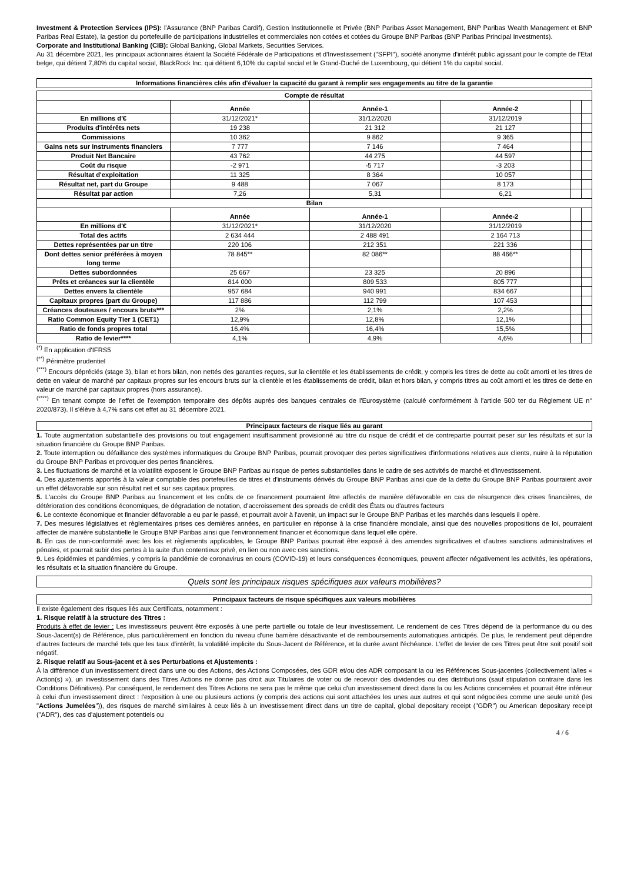Investment & Protection Services (IPS): l'Assurance (BNP Paribas Cardif), Gestion Institutionnelle et Privée (BNP Paribas Asset Management, BNP Paribas Wealth Management et BNP Paribas Real Estate), la gestion du portefeuille de participations industrielles et commerciales non cotées et cotées du Groupe BNP Paribas (BNP Paribas Principal Investments).
Corporate and Institutional Banking (CIB): Global Banking, Global Markets, Securities Services.
Au 31 décembre 2021, les principaux actionnaires étaient la Société Fédérale de Participations et d'Investissement ("SFPI"), société anonyme d'intérêt public agissant pour le compte de l'Etat belge, qui détient 7,80% du capital social, BlackRock Inc. qui détient 6,10% du capital social et le Grand-Duché de Luxembourg, qui détient 1% du capital social.
Informations financières clés afin d'évaluer la capacité du garant à remplir ses engagements au titre de la garantie
| Compte de résultat | | | | | |
| | Année | Année-1 | Année-2 | | |
| En millions d'€ | 31/12/2021* | 31/12/2020 | 31/12/2019 | | |
| Produits d'intérêts nets | 19 238 | 21 312 | 21 127 | | |
| Commissions | 10 362 | 9 862 | 9 365 | | |
| Gains nets sur instruments financiers | 7 777 | 7 146 | 7 464 | | |
| Produit Net Bancaire | 43 762 | 44 275 | 44 597 | | |
| Coût du risque | -2 971 | -5 717 | -3 203 | | |
| Résultat d'exploitation | 11 325 | 8 364 | 10 057 | | |
| Résultat net, part du Groupe | 9 488 | 7 067 | 8 173 | | |
| Résultat par action | 7,26 | 5,31 | 6,21 | | |
| Bilan | | | | | |
| | Année | Année-1 | Année-2 | | |
| En millions d'€ | 31/12/2021* | 31/12/2020 | 31/12/2019 | | |
| Total des actifs | 2 634 444 | 2 488 491 | 2 164 713 | | |
| Dettes représentées par un titre | 220 106 | 212 351 | 221 336 | | |
| Dont dettes senior préférées à moyen long terme | 78 845** | 82 086** | 88 466** | | |
| Dettes subordonnées | 25 667 | 23 325 | 20 896 | | |
| Prêts et créances sur la clientèle | 814 000 | 809 533 | 805 777 | | |
| Dettes envers la clientèle | 957 684 | 940 991 | 834 667 | | |
| Capitaux propres (part du Groupe) | 117 886 | 112 799 | 107 453 | | |
| Créances douteuses / encours bruts*** | 2% | 2,1% | 2,2% | | |
| Ratio Common Equity Tier 1 (CET1) | 12,9% | 12,8% | 12,1% | | |
| Ratio de fonds propres total | 16,4% | 16,4% | 15,5% | | |
| Ratio de levier**** | 4,1% | 4,9% | 4,6% | | |
<sup>(*)</sup> En application d'IFRS5
<sup>(**)</sup> Périmètre prudentiel
<sup>(***)</sup> Encours dépréciés (stage 3), bilan et hors bilan, non nettés des garanties reçues, sur la clientèle et les établissements de crédit, y compris les titres de dette au coût amorti et les titres de dette en valeur de marché par capitaux propres sur les encours bruts sur la clientèle et les établissements de crédit, bilan et hors bilan, y compris titres au coût amorti et les titres de dette en valeur de marché par capitaux propres (hors assurance).
<sup>(****)</sup> En tenant compte de l'effet de l'exemption temporaire des dépôts auprès des banques centrales de l'Eurosystème (calculé conformément à l'article 500 ter du Règlement UE n° 2020/873). Il s'élève à 4,7% sans cet effet au 31 décembre 2021.
Principaux facteurs de risque liés au garant
1. Toute augmentation substantielle des provisions ou tout engagement insuffisamment provisionné au titre du risque de crédit et de contrepartie pourrait peser sur les résultats et sur la situation financière du Groupe BNP Paribas.
2. Toute interruption ou défaillance des systèmes informatiques du Groupe BNP Paribas, pourrait provoquer des pertes significatives d'informations relatives aux clients, nuire à la réputation du Groupe BNP Paribas et provoquer des pertes financières.
3. Les fluctuations de marché et la volatilité exposent le Groupe BNP Paribas au risque de pertes substantielles dans le cadre de ses activités de marché et d'investissement.
4. Des ajustements apportés à la valeur comptable des portefeuilles de titres et d'instruments dérivés du Groupe BNP Paribas ainsi que de la dette du Groupe BNP Paribas pourraient avoir un effet défavorable sur son résultat net et sur ses capitaux propres.
5. L'accès du Groupe BNP Paribas au financement et les coûts de ce financement pourraient être affectés de manière défavorable en cas de résurgence des crises financières, de détérioration des conditions économiques, de dégradation de notation, d'accroissement des spreads de crédit des États ou d'autres facteurs
6. Le contexte économique et financier défavorable a eu par le passé, et pourrait avoir à l'avenir, un impact sur le Groupe BNP Paribas et les marchés dans lesquels il opère.
7. Des mesures législatives et règlementaires prises ces dernières années, en particulier en réponse à la crise financière mondiale, ainsi que des nouvelles propositions de loi, pourraient affecter de manière substantielle le Groupe BNP Paribas ainsi que l'environnement financier et économique dans lequel elle opère.
8. En cas de non-conformité avec les lois et règlements applicables, le Groupe BNP Paribas pourrait être exposé à des amendes significatives et d'autres sanctions administratives et pénales, et pourrait subir des pertes à la suite d'un contentieux privé, en lien ou non avec ces sanctions.
9. Les épidémies et pandémies, y compris la pandémie de coronavirus en cours (COVID-19) et leurs conséquences économiques, peuvent affecter négativement les activités, les opérations, les résultats et la situation financière du Groupe.
Quels sont les principaux risques spécifiques aux valeurs mobilières?
Principaux facteurs de risque spécifiques aux valeurs mobilières
Il existe également des risques liés aux Certificats, notamment :
1. Risque relatif à la structure des Titres :
Produits à effet de levier : Les investisseurs peuvent être exposés à une perte partielle ou totale de leur investissement. Le rendement de ces Titres dépend de la performance du ou des Sous-Jacent(s) de Référence, plus particulièrement en fonction du niveau d'une barrière désactivante et de remboursements automatiques anticipés. De plus, le rendement peut dépendre d'autres facteurs de marché tels que les taux d'intérêt, la volatilité implicite du Sous-Jacent de Référence, et la durée avant l'échéance. L'effet de levier de ces Titres peut être soit positif soit négatif.
2. Risque relatif au Sous-jacent et à ses Perturbations et Ajustements :
À la différence d'un investissement direct dans une ou des Actions, des Actions Composées, des GDR et/ou des ADR composant la ou les Références Sous-jacentes (collectivement la/les « Action(s) »), un investissement dans des Titres Actions ne donne pas droit aux Titulaires de voter ou de recevoir des dividendes ou des distributions (sauf stipulation contraire dans les Conditions Définitives). Par conséquent, le rendement des Titres Actions ne sera pas le même que celui d'un investissement direct dans la ou les Actions concernées et pourrait être inférieur à celui d'un investissement direct : l'exposition à une ou plusieurs actions (y compris des actions qui sont attachées les unes aux autres et qui sont négociées comme une seule unité (les "Actions Jumelées")), des risques de marché similaires à ceux liés à un investissement direct dans un titre de capital, global depositary receipt ("GDR") ou American depositary receipt ("ADR"), des cas d'ajustement potentiels ou
4 / 6